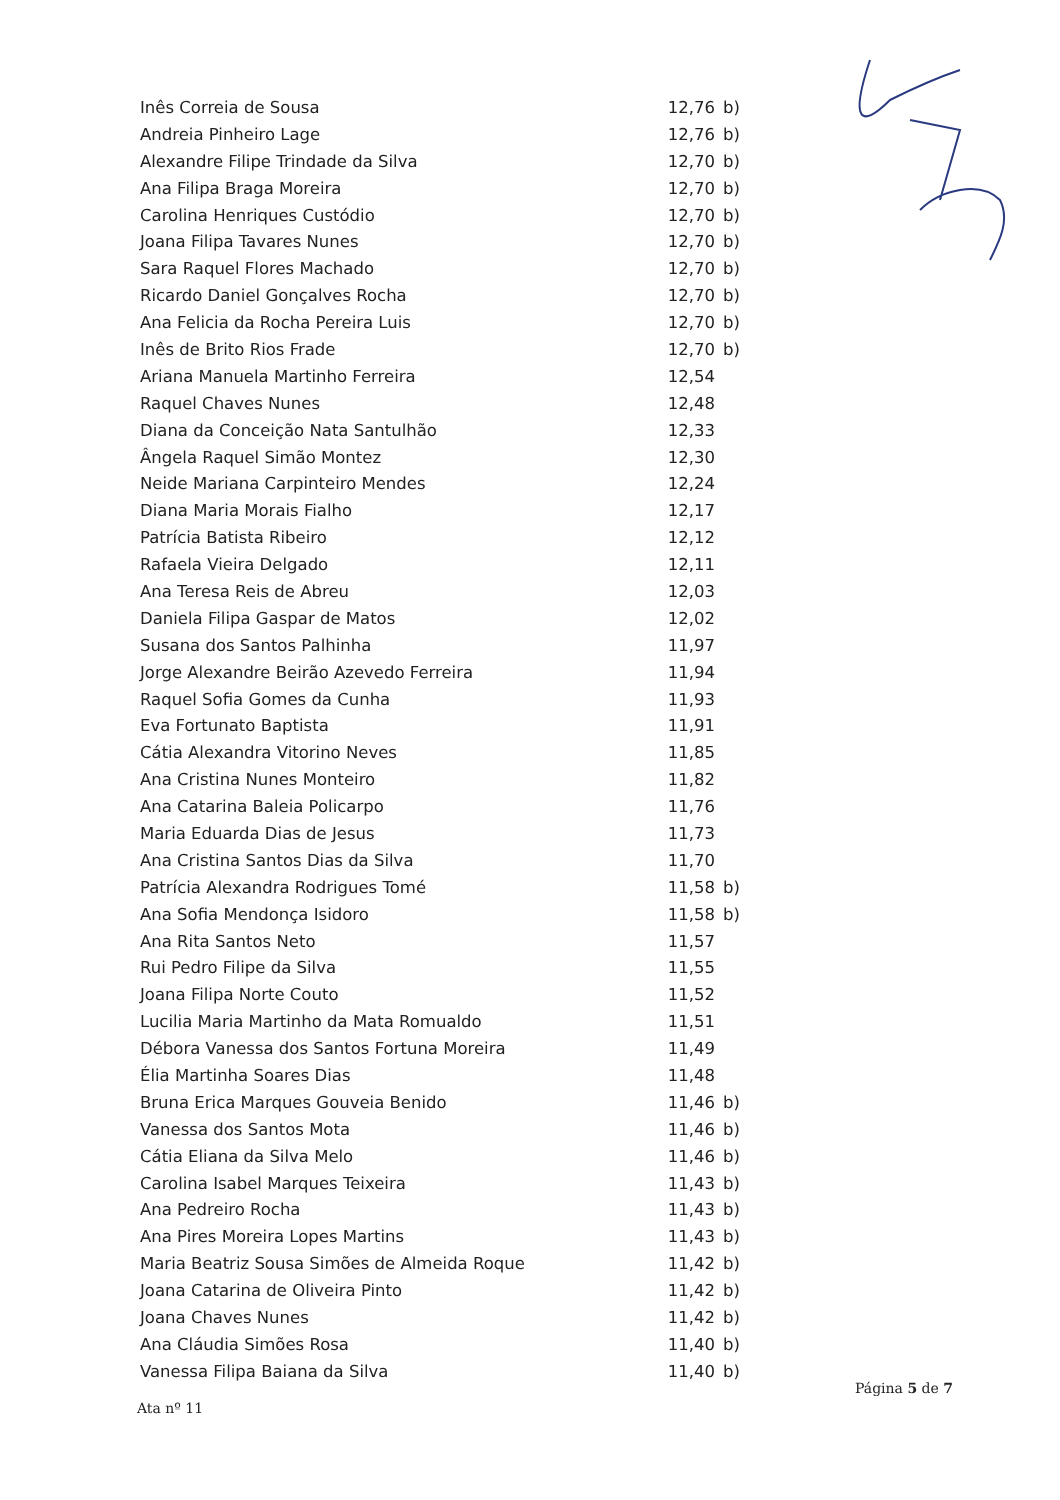| Inês Correia de Sousa | 12,76 | b) |
| Andreia Pinheiro Lage | 12,76 | b) |
| Alexandre Filipe Trindade da Silva | 12,70 | b) |
| Ana Filipa Braga Moreira | 12,70 | b) |
| Carolina Henriques Custódio | 12,70 | b) |
| Joana Filipa Tavares Nunes | 12,70 | b) |
| Sara Raquel Flores Machado | 12,70 | b) |
| Ricardo Daniel Gonçalves Rocha | 12,70 | b) |
| Ana Felicia da Rocha Pereira Luis | 12,70 | b) |
| Inês de Brito Rios Frade | 12,70 | b) |
| Ariana Manuela Martinho Ferreira | 12,54 | |
| Raquel Chaves Nunes | 12,48 | |
| Diana da Conceição Nata Santulhão | 12,33 | |
| Ângela Raquel Simão Montez | 12,30 | |
| Neide Mariana Carpinteiro Mendes | 12,24 | |
| Diana Maria Morais Fialho | 12,17 | |
| Patrícia Batista Ribeiro | 12,12 | |
| Rafaela Vieira Delgado | 12,11 | |
| Ana Teresa Reis de Abreu | 12,03 | |
| Daniela Filipa Gaspar de Matos | 12,02 | |
| Susana dos Santos Palhinha | 11,97 | |
| Jorge Alexandre Beirão Azevedo Ferreira | 11,94 | |
| Raquel Sofia Gomes da Cunha | 11,93 | |
| Eva Fortunato Baptista | 11,91 | |
| Cátia Alexandra Vitorino Neves | 11,85 | |
| Ana Cristina Nunes Monteiro | 11,82 | |
| Ana Catarina Baleia Policarpo | 11,76 | |
| Maria Eduarda Dias de Jesus | 11,73 | |
| Ana Cristina Santos Dias da Silva | 11,70 | |
| Patrícia Alexandra Rodrigues Tomé | 11,58 | b) |
| Ana Sofia Mendonça Isidoro | 11,58 | b) |
| Ana Rita Santos Neto | 11,57 | |
| Rui Pedro Filipe da Silva | 11,55 | |
| Joana Filipa Norte Couto | 11,52 | |
| Lucilia Maria Martinho da Mata Romualdo | 11,51 | |
| Débora Vanessa dos Santos Fortuna Moreira | 11,49 | |
| Élia Martinha Soares Dias | 11,48 | |
| Bruna Erica Marques Gouveia Benido | 11,46 | b) |
| Vanessa dos Santos Mota | 11,46 | b) |
| Cátia Eliana da Silva Melo | 11,46 | b) |
| Carolina Isabel Marques Teixeira | 11,43 | b) |
| Ana Pedreiro Rocha | 11,43 | b) |
| Ana Pires Moreira Lopes Martins | 11,43 | b) |
| Maria Beatriz Sousa Simões de Almeida Roque | 11,42 | b) |
| Joana Catarina de Oliveira Pinto | 11,42 | b) |
| Joana Chaves Nunes | 11,42 | b) |
| Ana Cláudia Simões Rosa | 11,40 | b) |
| Vanessa Filipa Baiana da Silva | 11,40 | b) |
Página 5 de 7
Ata nº 11